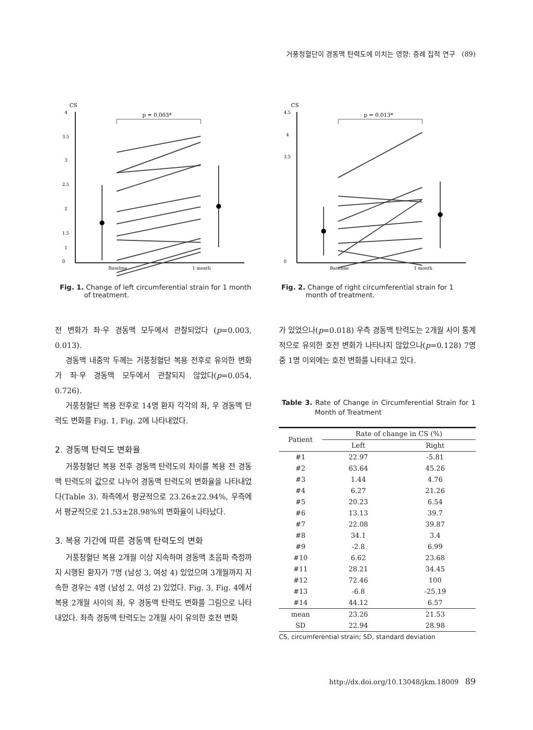거풍청혈단이 경동맥 탄력도에 미치는 영향: 증례 집적 연구 (89)
CS
4
3.5
3
2.5
2
1.5
1
.
0
Baseline
1 month
p = 0.003*
Fig. 1. Change of left circumferential strain for 1 month of treatment.
CS
4.5
4
3.5
0
Baseline
1 month
p = 0.013*
Fig. 2. Change of right circumferential strain for 1 month of treatment.
전 변화가 좌·우 경동맥 모두에서 관찰되었다 (p=0.003, 0.013).
경동맥 내중막 두께는 거풍청혈단 복용 전후로 유의한 변화가 좌·우 경동맥 모두에서 관찰되지 않았다(p=0.054, 0.726).
거풍청혈단 복용 전후로 14명 환자 각각의 좌, 우 경동맥 탄력도 변화를 Fig. 1, Fig. 2에 나타내었다.
2. 경동맥 탄력도 변화율
거풍청혈단 복용 전후 경동맥 탄력도의 차이를 복용 전 경동맥 탄력도의 값으로 나누어 경동맥 탄력도의 변화율을 나타내었다(Table 3). 좌측에서 평균적으로 23.26±22.94%, 우측에서 평균적으로 21.53±28.98%의 변화율이 나타났다.
3. 복용 기간에 따른 경동맥 탄력도의 변화
거풍청혈단 복용 2개월 이상 지속하며 경동맥 초음파 측정까지 시행된 환자가 7명 (남성 3, 여성 4) 있었으며 3개월까지 지속한 경우는 4명 (남성 2, 여성 2) 있었다. Fig. 3, Fig. 4에서 복용 2개월 사이의 좌, 우 경동맥 탄력도 변화를 그림으로 나타내었다. 좌측 경동맥 탄력도는 2개월 사이 유의한 호전 변화
가 있었으나(p=0.018) 우측 경동맥 탄력도는 2개월 사이 통계적으로 유의한 호전 변화가 나타나지 않았으나(p=0.128) 7명 중 1명 이외에는 호전 변화를 나타내고 있다.
Table 3. Rate of Change in Circumferential Strain for 1 Month of Treatment
| Patient | Rate of change in CS (%) | |
| --- | --- | --- |
| | Left | Right |
| #1 | 22.97 | -5.81 |
| #2 | 63.64 | 45.26 |
| #3 | 1.44 | 4.76 |
| #4 | 6.27 | 21.26 |
| #5 | 20.23 | 6.54 |
| #6 | 13.13 | 39.7 |
| #7 | 22.08 | 39.87 |
| #8 | 34.1 | 3.4 |
| #9 | -2.8 | 6.99 |
| #10 | 6.62 | 23.68 |
| #11 | 28.21 | 34.45 |
| #12 | 72.46 | 100 |
| #13 | -6.8 | -25.19 |
| #14 | 44.12 | 6.57 |
| mean | 23.26 | 21.53 |
| SD | 22.94 | 28.98 |
CS, circumferential strain; SD, standard deviation
http://dx.doi.org/10.13048/jkm.18009 89